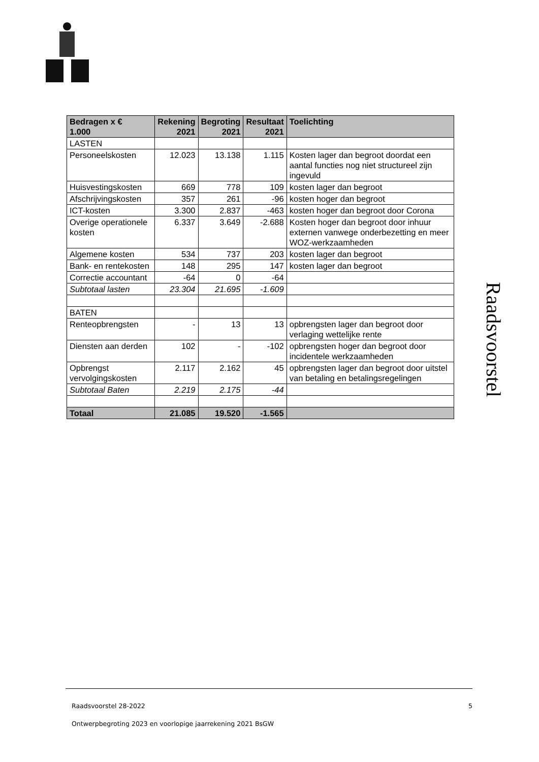| Bedragen x € 1.000 | Rekening 2021 | Begroting 2021 | Resultaat 2021 | Toelichting |
| --- | --- | --- | --- | --- |
| LASTEN | | | | |
| Personeelskosten | 12.023 | 13.138 | 1.115 | Kosten lager dan begroot doordat een aantal functies nog niet structureel zijn ingevuld |
| Huisvestingskosten | 669 | 778 | 109 | kosten lager dan begroot |
| Afschrijvingskosten | 357 | 261 | -96 | kosten hoger dan begroot |
| ICT-kosten | 3.300 | 2.837 | -463 | kosten hoger dan begroot door Corona |
| Overige operationele kosten | 6.337 | 3.649 | -2.688 | Kosten hoger dan begroot door inhuur externen vanwege onderbezetting en meer WOZ-werkzaamheden |
| Algemene kosten | 534 | 737 | 203 | kosten lager dan begroot |
| Bank- en rentekosten | 148 | 295 | 147 | kosten lager dan begroot |
| Correctie accountant | -64 | 0 | -64 | |
| Subtotaal lasten | 23.304 | 21.695 | -1.609 | |
| BATEN | | | | |
| Renteopbrengsten | - | 13 | 13 | opbrengsten lager dan begroot door verlaging wettelijke rente |
| Diensten aan derden | 102 | - | -102 | opbrengsten hoger dan begroot door incidentele werkzaamheden |
| Opbrengst vervolgingskosten | 2.117 | 2.162 | 45 | opbrengsten lager dan begroot door uitstel van betaling en betalingsregelingen |
| Subtotaal Baten | 2.219 | 2.175 | -44 | |
| Totaal | 21.085 | 19.520 | -1.565 | |
Raadsvoorstel
Raadsvoorstel 28-2022 5
Ontwerpbegroting 2023 en voorlopige jaarrekening 2021 BsGW